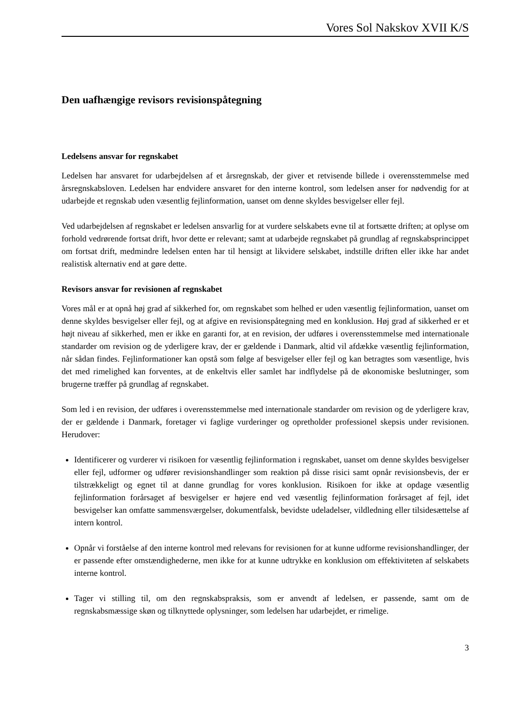Vores Sol Nakskov XVII K/S
Den uafhængige revisors revisionspåtegning
Ledelsens ansvar for regnskabet
Ledelsen har ansvaret for udarbejdelsen af et årsregnskab, der giver et retvisende billede i overensstemmelse med årsregnskabsloven. Ledelsen har endvidere ansvaret for den interne kontrol, som ledelsen anser for nødvendig for at udarbejde et regnskab uden væsentlig fejlinformation, uanset om denne skyldes besvigelser eller fejl.
Ved udarbejdelsen af regnskabet er ledelsen ansvarlig for at vurdere selskabets evne til at fortsætte driften; at oplyse om forhold vedrørende fortsat drift, hvor dette er relevant; samt at udarbejde regnskabet på grundlag af regnskabsprincippet om fortsat drift, medmindre ledelsen enten har til hensigt at likvidere selskabet, indstille driften eller ikke har andet realistisk alternativ end at gøre dette.
Revisors ansvar for revisionen af regnskabet
Vores mål er at opnå høj grad af sikkerhed for, om regnskabet som helhed er uden væsentlig fejlinformation, uanset om denne skyldes besvigelser eller fejl, og at afgive en revisionspåtegning med en konklusion. Høj grad af sikkerhed er et højt niveau af sikkerhed, men er ikke en garanti for, at en revision, der udføres i overensstemmelse med internationale standarder om revision og de yderligere krav, der er gældende i Danmark, altid vil afdække væsentlig fejlinformation, når sådan findes. Fejlinformationer kan opstå som følge af besvigelser eller fejl og kan betragtes som væsentlige, hvis det med rimelighed kan forventes, at de enkeltvis eller samlet har indflydelse på de økonomiske beslutninger, som brugerne træffer på grundlag af regnskabet.
Som led i en revision, der udføres i overensstemmelse med internationale standarder om revision og de yderligere krav, der er gældende i Danmark, foretager vi faglige vurderinger og opretholder professionel skepsis under revisionen. Herudover:
Identificerer og vurderer vi risikoen for væsentlig fejlinformation i regnskabet, uanset om denne skyldes besvigelser eller fejl, udformer og udfører revisionshandlinger som reaktion på disse risici samt opnår revisionsbevis, der er tilstrækkeligt og egnet til at danne grundlag for vores konklusion. Risikoen for ikke at opdage væsentlig fejlinformation forårsaget af besvigelser er højere end ved væsentlig fejlinformation forårsaget af fejl, idet besvigelser kan omfatte sammensværgelser, dokumentfalsk, bevidste udeladelser, vildledning eller tilsidesættelse af intern kontrol.
Opnår vi forståelse af den interne kontrol med relevans for revisionen for at kunne udforme revisionshandlinger, der er passende efter omstændighederne, men ikke for at kunne udtrykke en konklusion om effektiviteten af selskabets interne kontrol.
Tager vi stilling til, om den regnskabspraksis, som er anvendt af ledelsen, er passende, samt om de regnskabsmæssige skøn og tilknyttede oplysninger, som ledelsen har udarbejdet, er rimelige.
3